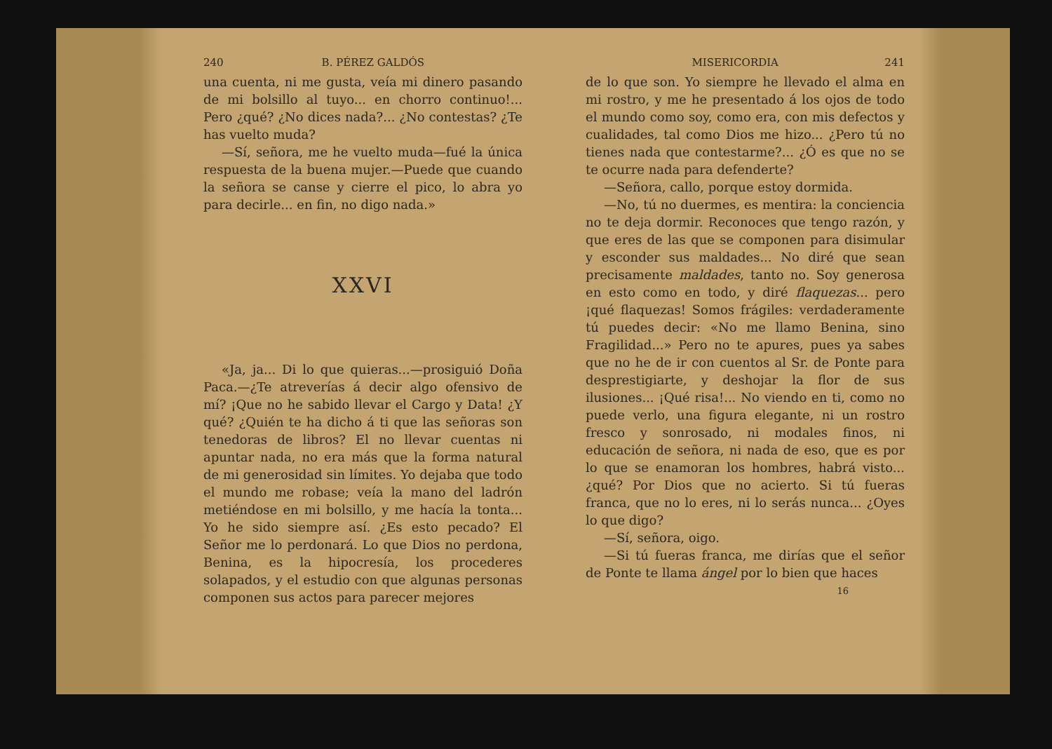240 B. PÉREZ GALDÓS
una cuenta, ni me gusta, veía mi dinero pasando de mi bolsillo al tuyo... en chorro continuo!... Pero ¿qué? ¿No dices nada?... ¿No contestas? ¿Te has vuelto muda?
—Sí, señora, me he vuelto muda—fué la única respuesta de la buena mujer.—Puede que cuando la señora se canse y cierre el pico, lo abra yo para decirle... en fin, no digo nada.»
XXVI
«Ja, ja... Di lo que quieras...—prosiguió Doña Paca.—¿Te atreverías á decir algo ofensivo de mí? ¡Que no he sabido llevar el Cargo y Data! ¿Y qué? ¿Quién te ha dicho á ti que las señoras son tenedoras de libros? El no llevar cuentas ni apuntar nada, no era más que la forma natural de mi generosidad sin límites. Yo dejaba que todo el mundo me robase; veía la mano del ladrón metiéndose en mi bolsillo, y me hacía la tonta... Yo he sido siempre así. ¿Es esto pecado? El Señor me lo perdonará. Lo que Dios no perdona, Benina, es la hipocresía, los procederes solapados, y el estudio con que algunas personas componen sus actos para parecer mejores
MISERICORDIA 241
de lo que son. Yo siempre he llevado el alma en mi rostro, y me he presentado á los ojos de todo el mundo como soy, como era, con mis defectos y cualidades, tal como Dios me hizo... ¿Pero tú no tienes nada que contestarme?... ¿Ó es que no se te ocurre nada para defenderte?
—Señora, callo, porque estoy dormida.
—No, tú no duermes, es mentira: la conciencia no te deja dormir. Reconoces que tengo razón, y que eres de las que se componen para disimular y esconder sus maldades... No diré que sean precisamente maldades, tanto no. Soy generosa en esto como en todo, y diré flaquezas... pero ¡qué flaquezas! Somos frágiles: verdaderamente tú puedes decir: «No me llamo Benina, sino Fragilidad...» Pero no te apures, pues ya sabes que no he de ir con cuentos al Sr. de Ponte para desprestigiarte, y deshojar la flor de sus ilusiones... ¡Qué risa!... No viendo en ti, como no puede verlo, una figura elegante, ni un rostro fresco y sonrosado, ni modales finos, ni educación de señora, ni nada de eso, que es por lo que se enamoran los hombres, habrá visto... ¿qué? Por Dios que no acierto. Si tú fueras franca, que no lo eres, ni lo serás nunca... ¿Oyes lo que digo?
—Sí, señora, oigo.
—Si tú fueras franca, me dirías que el señor de Ponte te llama ángel por lo bien que haces
16